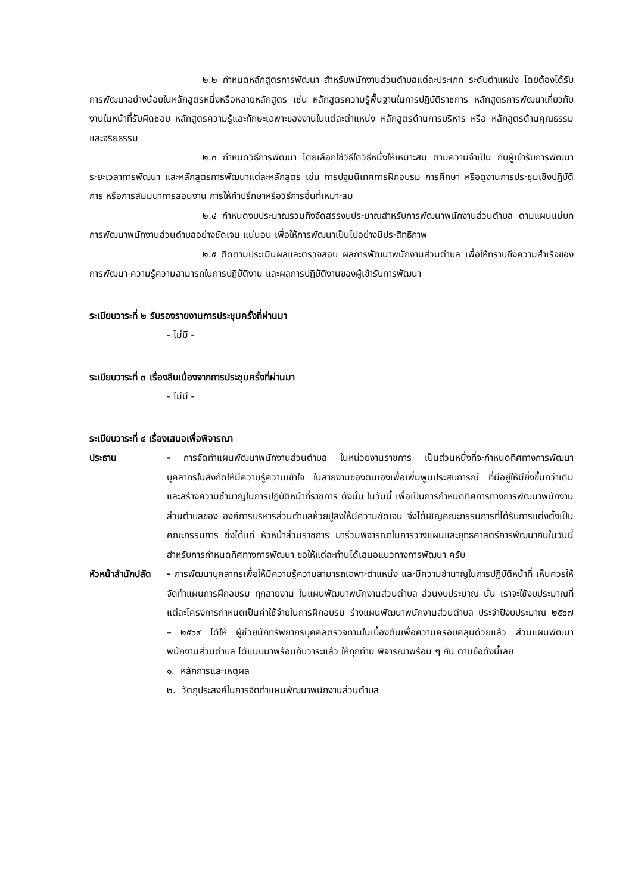๒.๒ กำหนดหลักสูตรการพัฒนา สำหรับพนักงานส่วนตำบลแต่ละประเภท ระดับตำแหน่ง โดยต้องได้รับการพัฒนาอย่างน้อยในหลักสูตรหนึ่งหรือหลายหลักสูตร เช่น หลักสูตรความรู้พื้นฐานในการปฏิบัติราชการ หลักสูตรการพัฒนาเกี่ยวกับงานในหน้าที่รับผิดชอบ หลักสูตรความรู้และทักษะเฉพาะของงานในแต่ละตำแหน่ง หลักสูตรด้านการบริหาร หรือ หลักสูตรด้านคุณธรรมและจริยธรรม
๒.๓ กำหนดวิธีการพัฒนา โดยเลือกใช้วิธีใดวิธีหนึ่งให้เหมาะสม ตามความจำเป็น กับผู้เข้ารับการพัฒนา ระยะเวลาการพัฒนา และหลักสูตรการพัฒนาแต่ละหลักสูตร เช่น การปฐมนิเทศการฝึกอบรม การศึกษา หรือดูงานการประชุมเชิงปฏิบัติการ หรือการสัมมนาการสอนงาน การให้คำปรึกษาหรือวิธีการอื่นที่เหมาะสม
๒.๔ กำหนดงบประมาณรวมถึงจัดสรรงบประมาณสำหรับการพัฒนาพนักงานส่วนตำบล ตามแผนแม่บทการพัฒนาพนักงานส่วนตำบลอย่างชัดเจน แน่นอน เพื่อให้การพัฒนาเป็นไปอย่างมีประสิทธิภาพ
๒.๕ ติดตามประเมินผลและตรวจสอบ ผลการพัฒนาพนักงานส่วนตำบล เพื่อให้ทราบถึงความสำเร็จของการพัฒนา ความรู้ความสามารถในการปฏิบัติงาน และผลการปฏิบัติงานของผู้เข้ารับการพัฒนา
ระเบียบวาระที่ ๒ รับรองรายงานการประชุมครั้งที่ผ่านมา
- ไม่มี -
ระเบียบวาระที่ ๓ เรื่องสืบเนื่องจากการประชุมครั้งที่ผ่านมา
- ไม่มี -
ระเบียบวาระที่ ๔ เรื่องเสนอเพื่อพิจารณา
ประธาน - การจัดทำแผนพัฒนาพนักงานส่วนตำบล ในหน่วยงานราชการ เป็นส่วนหนึ่งที่จะกำหนดทิศทางการพัฒนาบุคลากรในสังกัดให้มีความรู้ความเข้าใจ ในสายงานของตนเองเพื่อเพิ่มพูนประสบการณ์ ที่มีอยู่ให้มียิ่งขึ้นกว่าเดิม และสร้างความชำนาญในการปฏิบัติหน้าที่ราชการ ดังนั้น ในวันนี้ เพื่อเป็นการกำหนดทิศการทางการพัฒนาพนักงานส่วนตำบลของ องค์การบริหารส่วนตำบลห้วยปูลิงให้มีความชัดเจน จึงได้เชิญคณะกรรมการที่ได้รับการแต่งตั้งเป็นคณะกรรมการ ซึ่งได้แก่ หัวหน้าส่วนราชการ มาร่วมพิจารณาในการวางแผนและยุทธศาสตร์การพัฒนากันในวันนี้ สำหรับการกำหนดทิศทางการพัฒนา ขอให้แต่ละท่านได้เสนอแนวทางการพัฒนา ครับ
หัวหน้าสำนักปลัด
- การพัฒนาบุคลากรเพื่อให้มีความรู้ความสามารถเฉพาะตำแหน่ง และมีความชำนาญในการปฏิบัติหน้าที่ เห็นควรให้ จัดทำแผนการฝึกอบรม ทุกสายงาน ในแผนพัฒนาพนักงานส่วนตำบล ส่วนงบประมาณ นั้น เราจะใช้งบประมาณที่แต่ละโครงการกำหนดเป็นค่าใช้จ่ายในการฝึกอบรม ร่างแผนพัฒนาพนักงานส่วนตำบล ประจำปีงบประมาณ ๒๕๖๗ – ๒๕๖๙ ได้ให้ ผู้ช่วยนักทรัพยากรบุคคลตรวจทานในเบื้องต้นเพื่อความครอบคลุมด้วยแล้ว ส่วนแผนพัฒนาพนักงานส่วนตำบล ได้แนบมาพร้อมกับวาระแล้ว ให้ทุกท่าน พิจารณาพร้อม ๆ กัน ตามข้อดังนี้เลย
๑. หลักการและเหตุผล
๒. วัตถุประสงค์ในการจัดทำแผนพัฒนาพนักงานส่วนตำบล